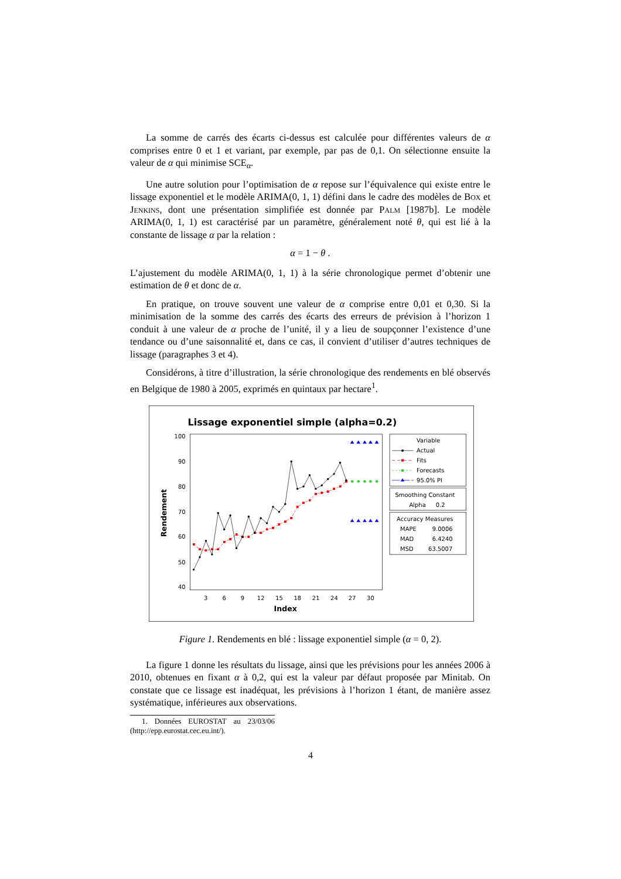La somme de carrés des écarts ci-dessus est calculée pour différentes valeurs de α comprises entre 0 et 1 et variant, par exemple, par pas de 0,1. On sélectionne ensuite la valeur de α qui minimise SCE<sub>α</sub>.
Une autre solution pour l’optimisation de α repose sur l’équivalence qui existe entre le lissage exponentiel et le modèle ARIMA(0, 1, 1) défini dans le cadre des modèles de Box et Jenkins, dont une présentation simplifiée est donnée par Palm [1987b]. Le modèle ARIMA(0, 1, 1) est caractérisé par un paramètre, généralement noté θ, qui est lié à la constante de lissage α par la relation :
α = 1 − θ .
L’ajustement du modèle ARIMA(0, 1, 1) à la série chronologique permet d’obtenir une estimation de θ et donc de α.
En pratique, on trouve souvent une valeur de α comprise entre 0,01 et 0,30. Si la minimisation de la somme des carrés des écarts des erreurs de prévision à l’horizon 1 conduit à une valeur de α proche de l’unité, il y a lieu de soupçonner l’existence d’une tendance ou d’une saisonnalité et, dans ce cas, il convient d’utiliser d’autres techniques de lissage (paragraphes 3 et 4).
Considérons, à titre d’illustration, la série chronologique des rendements en blé observés en Belgique de 1980 à 2005, exprimés en quintaux par hectare<sup>1</sup>.
Lissage exponentiel simple (alpha=0.2)
100
90
80
70
60
50
40
3
6
9
12
15
18
21
24
27
30
Index
Rendement
Variable
Actual
Fits
Forecasts
95.0% PI
Smoothing Constant
Alpha
0.2
Accuracy Measures
MAPE
9.0006
MAD
6.4240
MSD
63.5007
Figure 1. Rendements en blé : lissage exponentiel simple (α = 0, 2).
La figure 1 donne les résultats du lissage, ainsi que les prévisions pour les années 2006 à 2010, obtenues en fixant α à 0,2, qui est la valeur par défaut proposée par Minitab. On constate que ce lissage est inadéquat, les prévisions à l’horizon 1 étant, de manière assez systématique, inférieures aux observations.
1. Données EUROSTAT au 23/03/06 (http://epp.eurostat.cec.eu.int/).
4